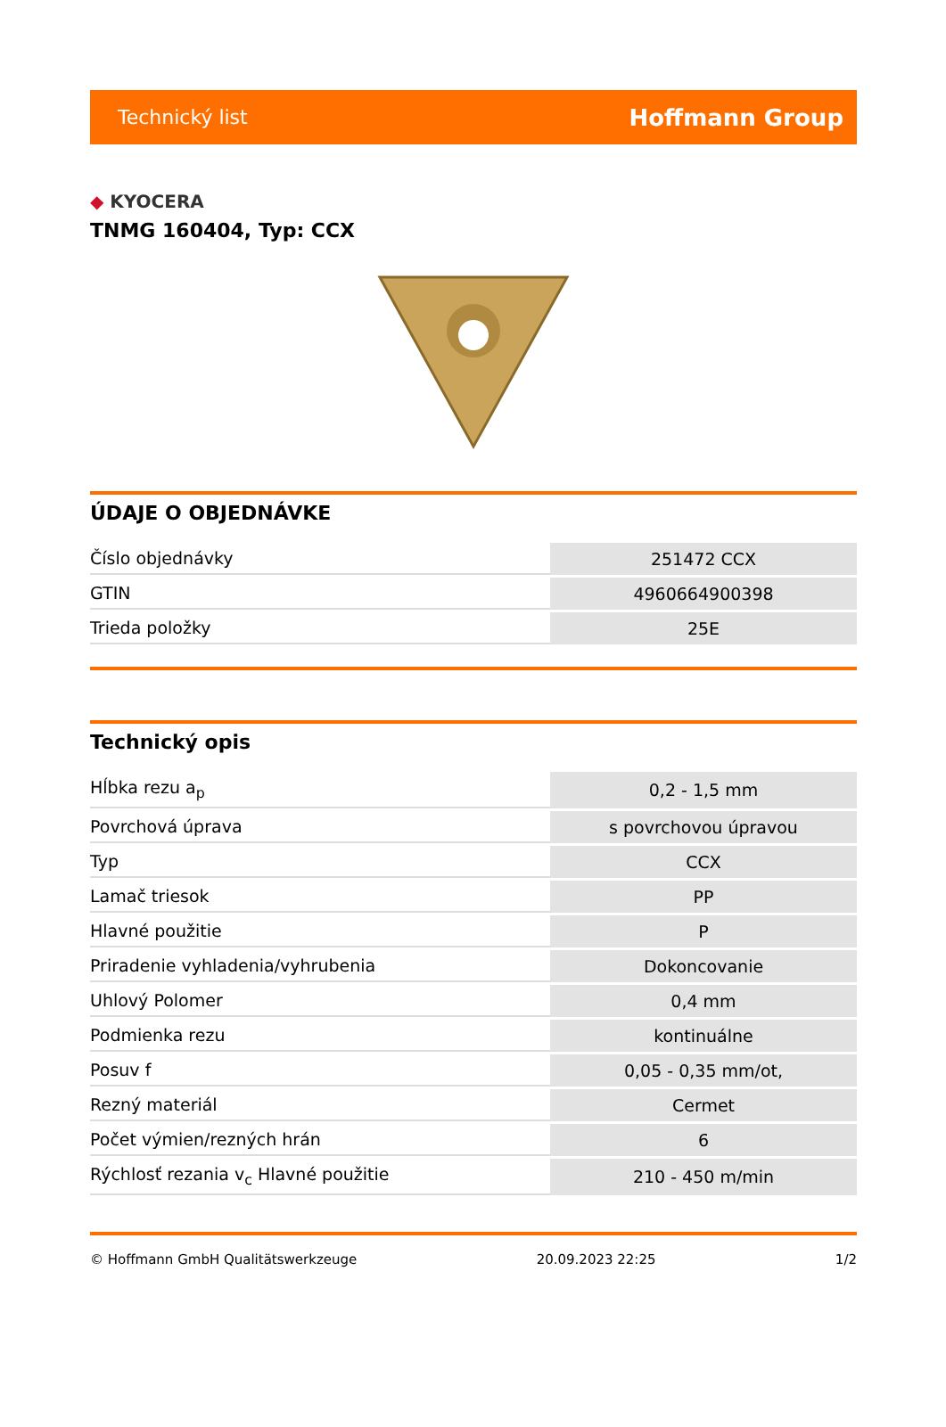Technický list
Hoffmann Group
◆ KYOCERA
TNMG 160404, Typ: CCX
ÚDAJE O OBJEDNÁVKE
| Číslo objednávky | 251472 CCX |
| GTIN | 4960664900398 |
| Trieda položky | 25E |
Technický opis
| Hĺbka rezu a<sub>p</sub> | 0,2 - 1,5 mm |
| Povrchová úprava | s povrchovou úpravou |
| Typ | CCX |
| Lamač triesok | PP |
| Hlavné použitie | P |
| Priradenie vyhladenia/vyhrubenia | Dokoncovanie |
| Uhlový Polomer | 0,4 mm |
| Podmienka rezu | kontinuálne |
| Posuv f | 0,05 - 0,35 mm/ot, |
| Rezný materiál | Cermet |
| Počet výmien/rezných hrán | 6 |
| Rýchlosť rezania v<sub>c</sub> Hlavné použitie | 210 - 450 m/min |
© Hoffmann GmbH Qualitätswerkzeuge 20.09.2023 22:25 1/2